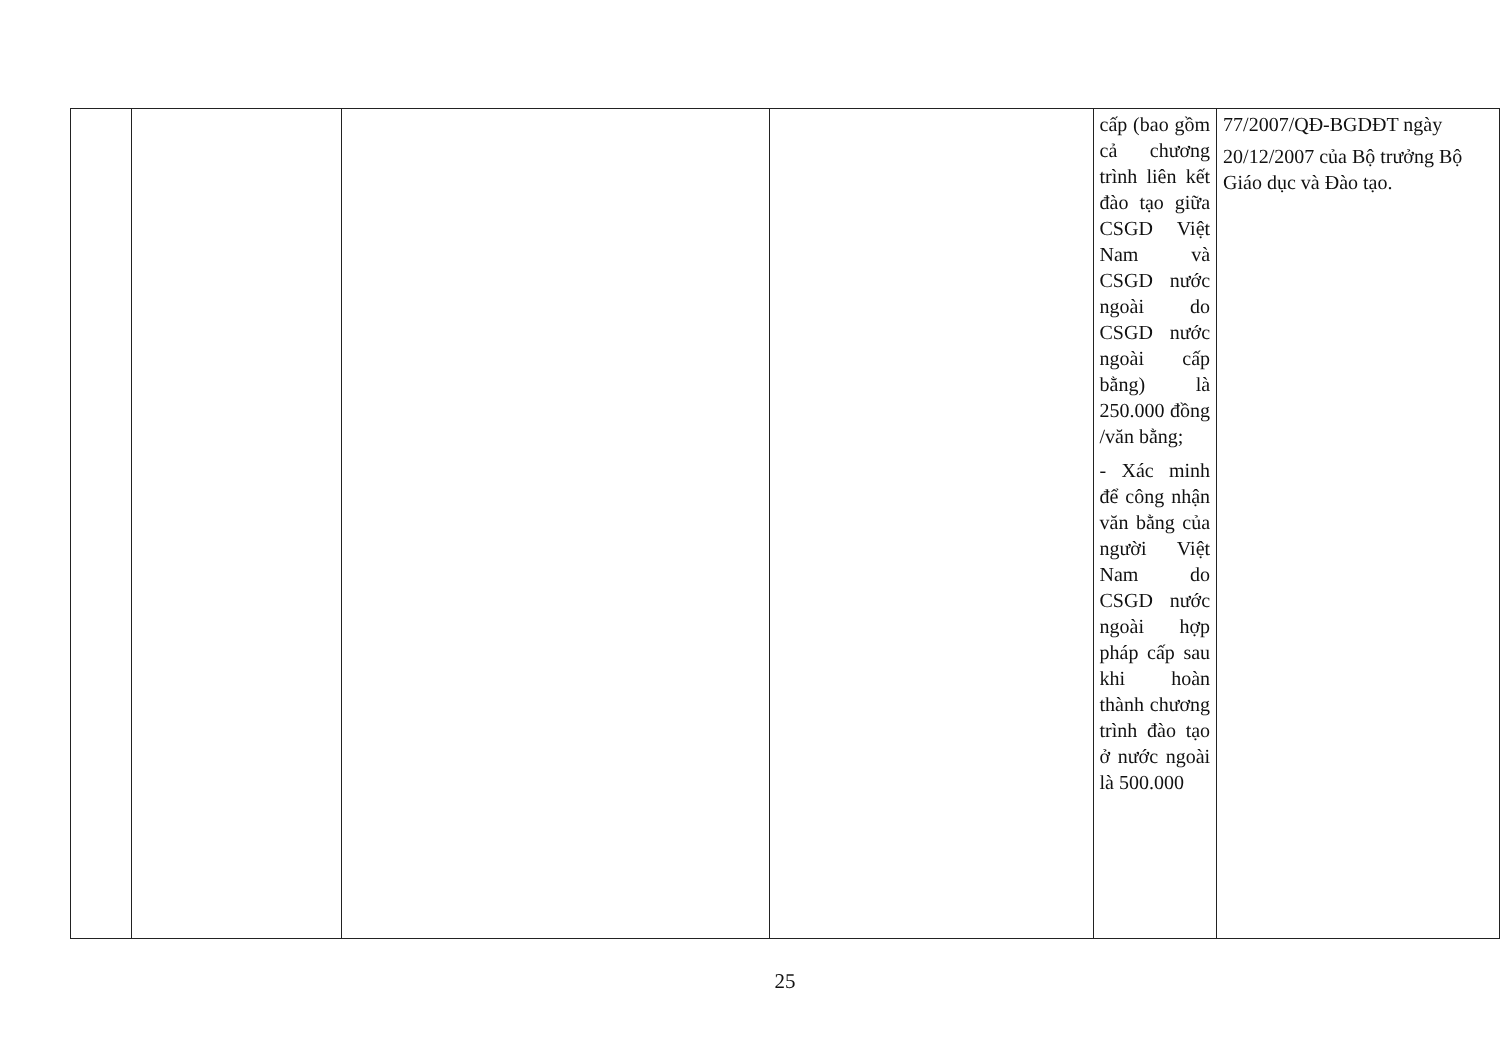| | | | | cấp (bao gồm cả chương trình liên kết đào tạo giữa CSGD Việt Nam và CSGD nước ngoài do CSGD nước ngoài cấp bằng) là 250.000 đồng /văn bằng; - Xác minh để công nhận văn bằng của người Việt Nam do CSGD nước ngoài hợp pháp cấp sau khi hoàn thành chương trình đào tạo ở nước ngoài là 500.000 | 77/2007/QĐ-BGDĐT ngày 20/12/2007 của Bộ trưởng Bộ Giáo dục và Đào tạo. |
25